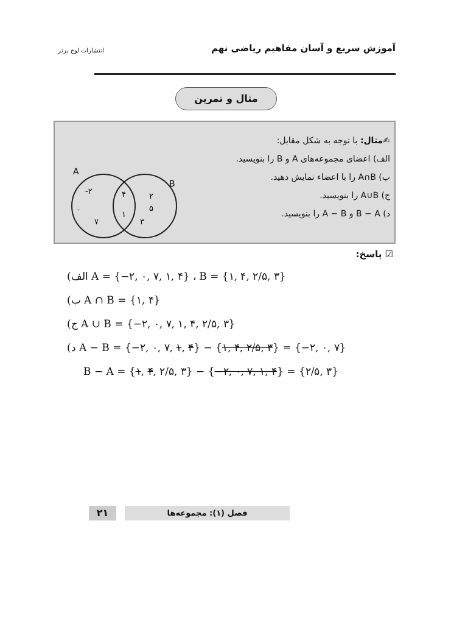آموزش سریع و آسان مفاهیم ریاضی نهم
انتشارات لوح برتر
مثال و تمرین
✍مثال: با توجه به شکل مقابل:
الف) اعضای مجموعه‌های A و B را بنویسید.
ب) A∩B را با اعضاء نمایش دهید.
ج) A∪B را بنویسید.
د) B − A و A − B را بنویسید.
A
B
-۲
۰
۷
۴
۱
۲
۵
۳
☑ پاسخ:
(الف A = {−۲, ۰, ۷, ۱, ۴} ، B = {۱, ۴, ۲/۵, ۳}
(ب A ∩ B = {۱, ۴}
(ج A ∪ B = {−۲, ۰, ۷, ۱, ۴, ۲/۵, ۳}
(د A − B = {−۲, ۰, ۷, ۱, ۴} − {۱, ۴, ۲/۵, ۳} = {−۲, ۰, ۷}
B − A = {۱, ۴, ۲/۵, ۳} − {−۲, ۰, ۷, ۱, ۴} = {۲/۵, ۳}
۲۱
فصل (۱): مجموعه‌ها